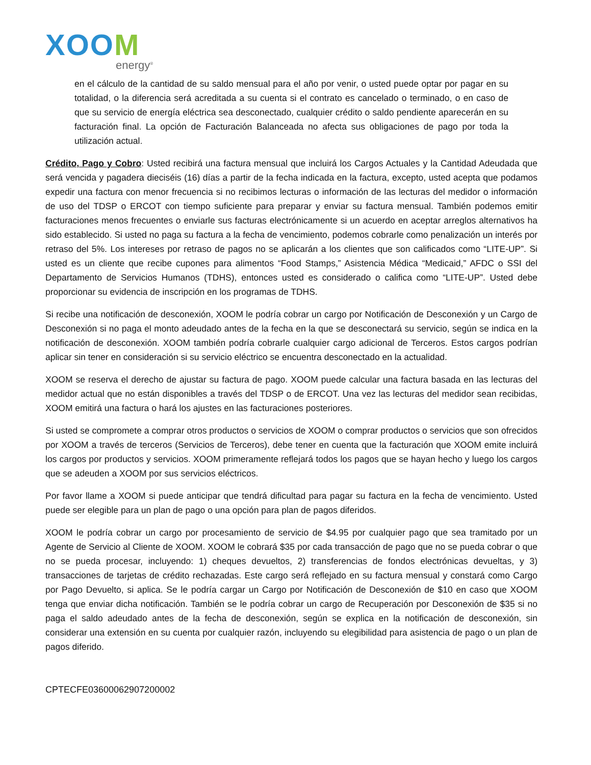XOOM
energy<sup>®</sup>
en el cálculo de la cantidad de su saldo mensual para el año por venir, o usted puede optar por pagar en su totalidad, o la diferencia será acreditada a su cuenta si el contrato es cancelado o terminado, o en caso de que su servicio de energía eléctrica sea desconectado, cualquier crédito o saldo pendiente aparecerán en su facturación final. La opción de Facturación Balanceada no afecta sus obligaciones de pago por toda la utilización actual.
Crédito, Pago y Cobro: Usted recibirá una factura mensual que incluirá los Cargos Actuales y la Cantidad Adeudada que será vencida y pagadera dieciséis (16) días a partir de la fecha indicada en la factura, excepto, usted acepta que podamos expedir una factura con menor frecuencia si no recibimos lecturas o información de las lecturas del medidor o información de uso del TDSP o ERCOT con tiempo suficiente para preparar y enviar su factura mensual. También podemos emitir facturaciones menos frecuentes o enviarle sus facturas electrónicamente si un acuerdo en aceptar arreglos alternativos ha sido establecido. Si usted no paga su factura a la fecha de vencimiento, podemos cobrarle como penalización un interés por retraso del 5%. Los intereses por retraso de pagos no se aplicarán a los clientes que son calificados como “LITE-UP”. Si usted es un cliente que recibe cupones para alimentos “Food Stamps,” Asistencia Médica “Medicaid,” AFDC o SSI del Departamento de Servicios Humanos (TDHS), entonces usted es considerado o califica como “LITE-UP”. Usted debe proporcionar su evidencia de inscripción en los programas de TDHS.
Si recibe una notificación de desconexión, XOOM le podría cobrar un cargo por Notificación de Desconexión y un Cargo de Desconexión si no paga el monto adeudado antes de la fecha en la que se desconectará su servicio, según se indica en la notificación de desconexión. XOOM también podría cobrarle cualquier cargo adicional de Terceros. Estos cargos podrían aplicar sin tener en consideración si su servicio eléctrico se encuentra desconectado en la actualidad.
XOOM se reserva el derecho de ajustar su factura de pago. XOOM puede calcular una factura basada en las lecturas del medidor actual que no están disponibles a través del TDSP o de ERCOT. Una vez las lecturas del medidor sean recibidas, XOOM emitirá una factura o hará los ajustes en las facturaciones posteriores.
Si usted se compromete a comprar otros productos o servicios de XOOM o comprar productos o servicios que son ofrecidos por XOOM a través de terceros (Servicios de Terceros), debe tener en cuenta que la facturación que XOOM emite incluirá los cargos por productos y servicios. XOOM primeramente reflejará todos los pagos que se hayan hecho y luego los cargos que se adeuden a XOOM por sus servicios eléctricos.
Por favor llame a XOOM si puede anticipar que tendrá dificultad para pagar su factura en la fecha de vencimiento. Usted puede ser elegible para un plan de pago o una opción para plan de pagos diferidos.
XOOM le podría cobrar un cargo por procesamiento de servicio de $4.95 por cualquier pago que sea tramitado por un Agente de Servicio al Cliente de XOOM. XOOM le cobrará $35 por cada transacción de pago que no se pueda cobrar o que no se pueda procesar, incluyendo: 1) cheques devueltos, 2) transferencias de fondos electrónicas devueltas, y 3) transacciones de tarjetas de crédito rechazadas. Este cargo será reflejado en su factura mensual y constará como Cargo por Pago Devuelto, si aplica. Se le podría cargar un Cargo por Notificación de Desconexión de $10 en caso que XOOM tenga que enviar dicha notificación. También se le podría cobrar un cargo de Recuperación por Desconexión de $35 si no paga el saldo adeudado antes de la fecha de desconexión, según se explica en la notificación de desconexión, sin considerar una extensión en su cuenta por cualquier razón, incluyendo su elegibilidad para asistencia de pago o un plan de pagos diferido.
CPTECFE03600062907200002